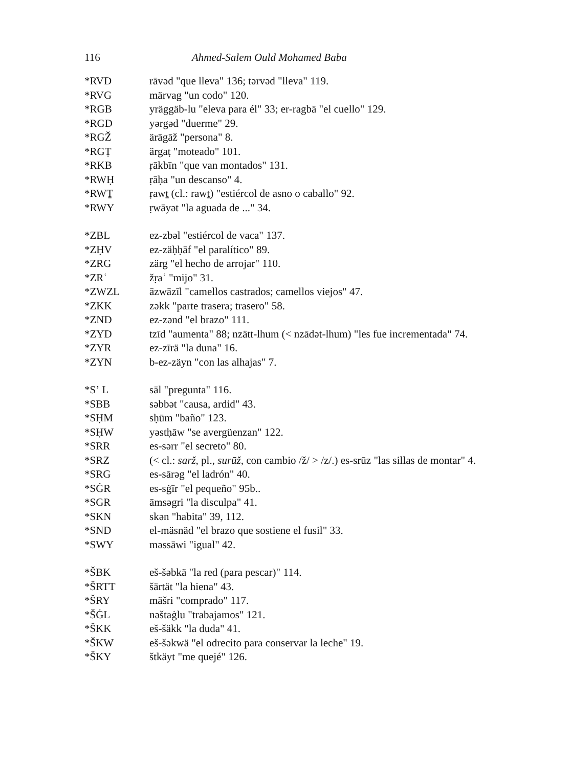116 Ahmed-Salem Ould Mohamed Baba
*RVD rāvəd "que lleva" 136; tərvəd "lleva" 119.
*RVG märvag "un codo" 120.
*RGB yräggäb-lu "eleva para él" 33; er-ragbä "el cuello" 129.
*RGD yərgəd "duerme" 29.
*RGŽ ärāgāž "persona" 8.
*RGṬ ärgaṭ "moteado" 101.
*RKB ṛākbīn "que van montados" 131.
*RWḤ ṛāḥa "un descanso" 4.
*RWṮ ṛawṯ (cl.: rawṯ) "estiércol de asno o caballo" 92.
*RWY ṛwāyət "la aguada de ..." 34.
*ZBL ez-zbəl "estiércol de vaca" 137.
*ZḤV ez-zäḥḥāf "el paralítico" 89.
*ZRG zärg "el hecho de arrojar" 110.
*ZRʿ žṛaʿ "mijo" 31.
*ZWZL āzwāzīl "camellos castrados; camellos viejos" 47.
*ZKK zəkk "parte trasera; trasero" 58.
*ZND ez-zənd "el brazo" 111.
*ZYD tzīd "aumenta" 88; nzätt-lhum (< nzādət-lhum) "les fue incrementada" 74.
*ZYR ez-zīrä "la duna" 16.
*ZYN b-ez-zäyn "con las alhajas" 7.
*Sʼ L sāl "pregunta" 116.
*SBB səbbət "causa, ardid" 43.
*SḤM sḥūm "baño" 123.
*SḤW yəstḥāw "se avergüenzan" 122.
*SRR es-sərr "el secreto" 80.
*SRZ (< cl.: sarž, pl., surūž, con cambio /ž/ > /z/.) es-srūz "las sillas de montar" 4.
*SRG es-sārəg "el ladrón" 40.
*SĠR es-sġīr "el pequeño" 95b..
*SGR āmsəgri "la disculpa" 41.
*SKN skən "habita" 39, 112.
*SND el-mäsnäd "el brazo que sostiene el fusil" 33.
*SWY məssāwi "igual" 42.
*ŠBK eš-šəbkä "la red (para pescar)" 114.
*ŠRTT šärtät "la hiena" 43.
*ŠRY mäšri "comprado" 117.
*ŠĠL nəštaġlu "trabajamos" 121.
*ŠKK eš-šäkk "la duda" 41.
*ŠKW eš-šəkwä "el odrecito para conservar la leche" 19.
*ŠKY štkäyt "me quejé" 126.